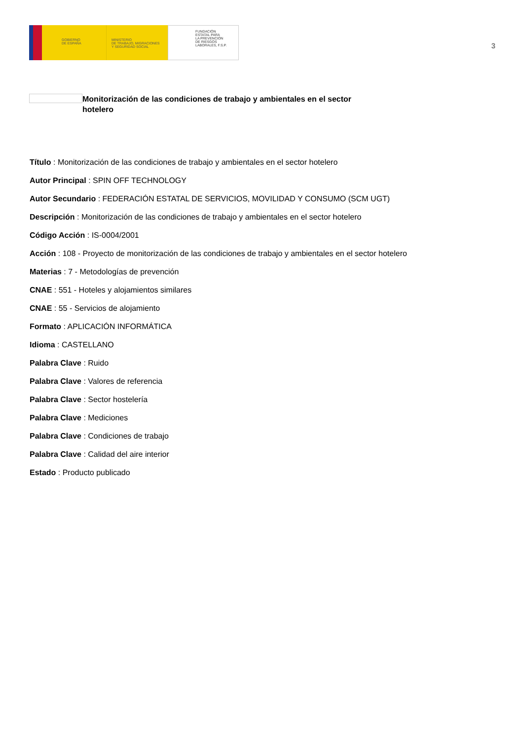GOBIERNO
DE ESPAÑA
MINISTERIO
DE TRABAJO, MIGRACIONES
Y SEGURIDAD SOCIAL
FUNDACIÓN
ESTATAL PARA
LA PREVENCIÓN
DE RIESGOS
LABORALES, F.S.P.
3
Monitorización de las condiciones de trabajo y ambientales en el sector hotelero
Título : Monitorización de las condiciones de trabajo y ambientales en el sector hotelero
Autor Principal : SPIN OFF TECHNOLOGY
Autor Secundario : FEDERACIÓN ESTATAL DE SERVICIOS, MOVILIDAD Y CONSUMO (SCM UGT)
Descripción : Monitorización de las condiciones de trabajo y ambientales en el sector hotelero
Código Acción : IS-0004/2001
Acción : 108 - Proyecto de monitorización de las condiciones de trabajo y ambientales en el sector hotelero
Materias : 7 - Metodologías de prevención
CNAE : 551 - Hoteles y alojamientos similares
CNAE : 55 - Servicios de alojamiento
Formato : APLICACIÓN INFORMÁTICA
Idioma : CASTELLANO
Palabra Clave : Ruido
Palabra Clave : Valores de referencia
Palabra Clave : Sector hostelería
Palabra Clave : Mediciones
Palabra Clave : Condiciones de trabajo
Palabra Clave : Calidad del aire interior
Estado : Producto publicado